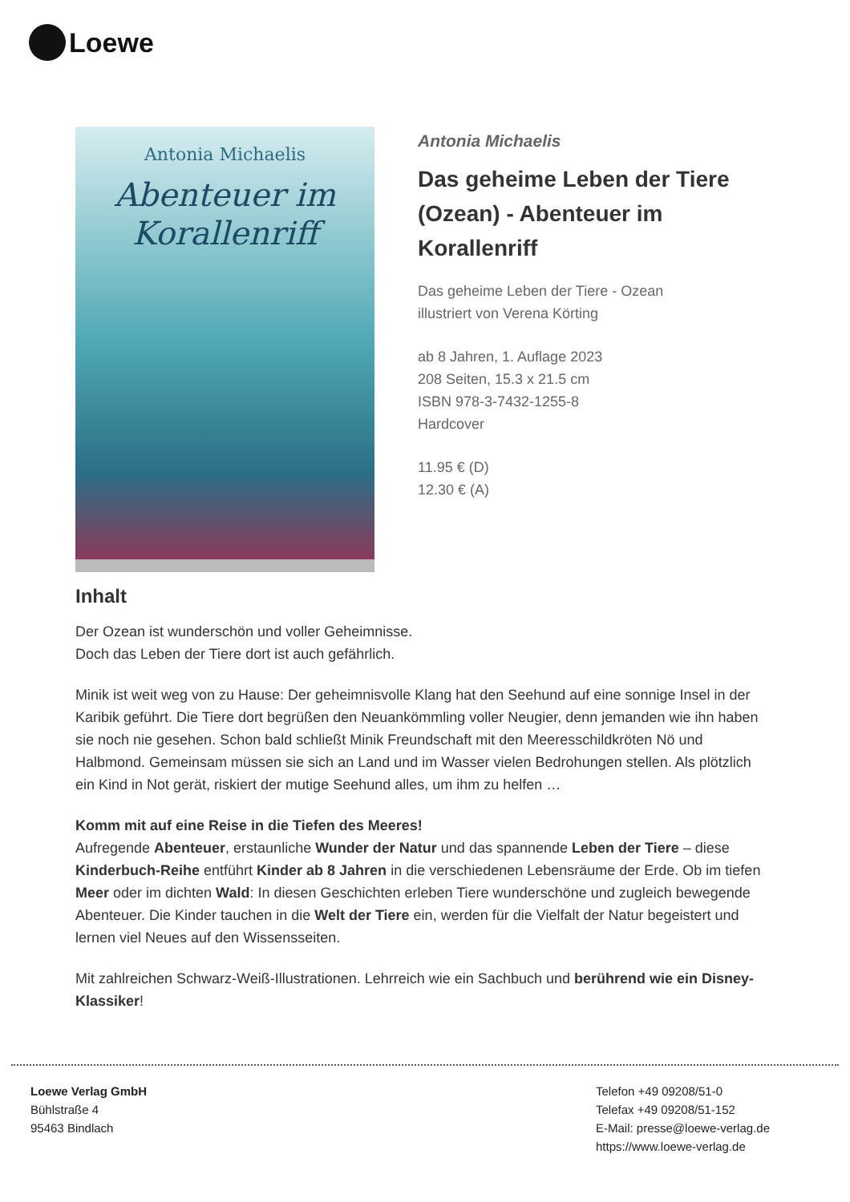Loewe
Antonia Michaelis
Abenteuer im
Korallenriff
Antonia Michaelis
Das geheime Leben der Tiere (Ozean) - Abenteuer im Korallenriff
Das geheime Leben der Tiere - Ozean
illustriert von Verena Körting
ab 8 Jahren, 1. Auflage 2023
208 Seiten, 15.3 x 21.5 cm
ISBN 978-3-7432-1255-8
Hardcover
11.95 € (D)
12.30 € (A)
Inhalt
Der Ozean ist wunderschön und voller Geheimnisse.
Doch das Leben der Tiere dort ist auch gefährlich.
Minik ist weit weg von zu Hause: Der geheimnisvolle Klang hat den Seehund auf eine sonnige Insel in der Karibik geführt. Die Tiere dort begrüßen den Neuankömmling voller Neugier, denn jemanden wie ihn haben sie noch nie gesehen. Schon bald schließt Minik Freundschaft mit den Meeresschildkröten Nö und Halbmond. Gemeinsam müssen sie sich an Land und im Wasser vielen Bedrohungen stellen. Als plötzlich ein Kind in Not gerät, riskiert der mutige Seehund alles, um ihm zu helfen …
Komm mit auf eine Reise in die Tiefen des Meeres!
Aufregende Abenteuer, erstaunliche Wunder der Natur und das spannende Leben der Tiere – diese Kinderbuch-Reihe entführt Kinder ab 8 Jahren in die verschiedenen Lebensräume der Erde. Ob im tiefen Meer oder im dichten Wald: In diesen Geschichten erleben Tiere wunderschöne und zugleich bewegende Abenteuer. Die Kinder tauchen in die Welt der Tiere ein, werden für die Vielfalt der Natur begeistert und lernen viel Neues auf den Wissensseiten.
Mit zahlreichen Schwarz-Weiß-Illustrationen. Lehrreich wie ein Sachbuch und berührend wie ein Disney-Klassiker!
Loewe Verlag GmbH
Bühlstraße 4
95463 Bindlach
Telefon +49 09208/51-0
Telefax +49 09208/51-152
E-Mail: presse@loewe-verlag.de
https://www.loewe-verlag.de